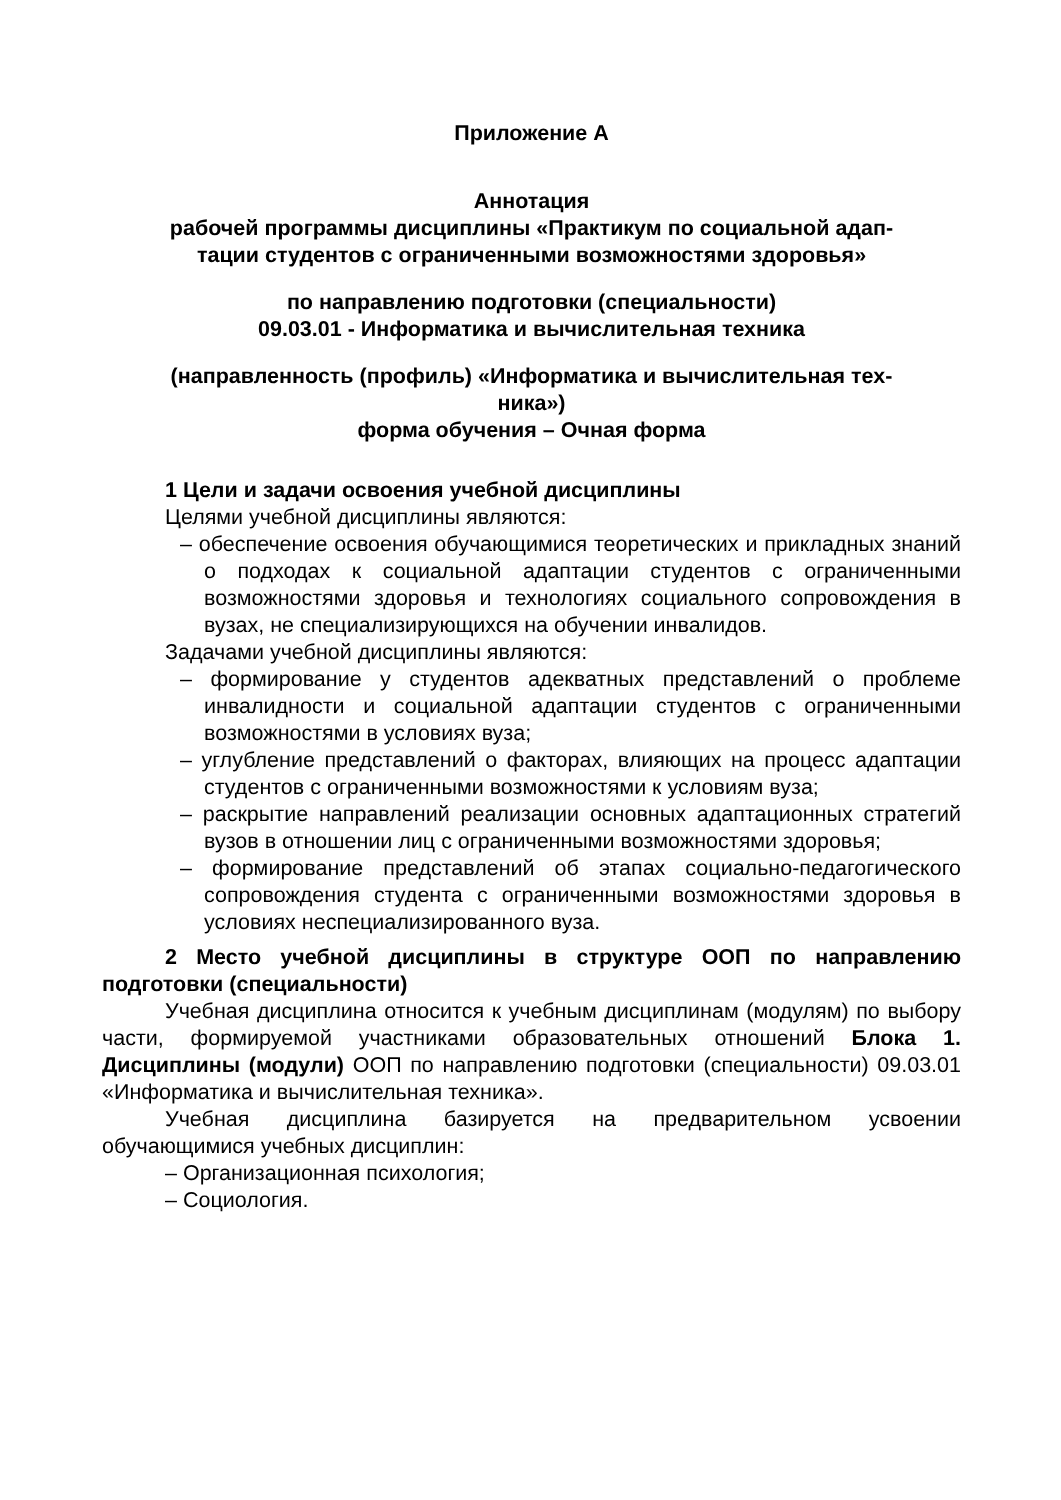Приложение А
Аннотация
рабочей программы дисциплины «Практикум по социальной адап-
тации студентов с ограниченными возможностями здоровья»
по направлению подготовки (специальности)
09.03.01 - Информатика и вычислительная техника
(направленность (профиль) «Информатика и вычислительная тех-
ника»)
форма обучения – Очная форма
1 Цели и задачи освоения учебной дисциплины
Целями учебной дисциплины являются:
– обеспечение освоения обучающимися теоретических и прикладных знаний о подходах к социальной адаптации студентов с ограниченными возможностями здоровья и технологиях социального сопровождения в вузах, не специализирующихся на обучении инвалидов.
Задачами учебной дисциплины являются:
– формирование у студентов адекватных представлений о проблеме инвалидности и социальной адаптации студентов с ограниченными возможностями в условиях вуза;
– углубление представлений о факторах, влияющих на процесс адаптации студентов с ограниченными возможностями к условиям вуза;
– раскрытие направлений реализации основных адаптационных стратегий вузов в отношении лиц с ограниченными возможностями здоровья;
– формирование представлений об этапах социально-педагогического сопровождения студента с ограниченными возможностями здоровья в условиях неспециализированного вуза.
2 Место учебной дисциплины в структуре ООП по направлению подготовки (специальности)
Учебная дисциплина относится к учебным дисциплинам (модулям) по выбору части, формируемой участниками образовательных отношений Блока 1. Дисциплины (модули) ООП по направлению подготовки (специальности) 09.03.01 «Информатика и вычислительная техника».
Учебная дисциплина базируется на предварительном усвоении обучающимися учебных дисциплин:
– Организационная психология;
– Социология.